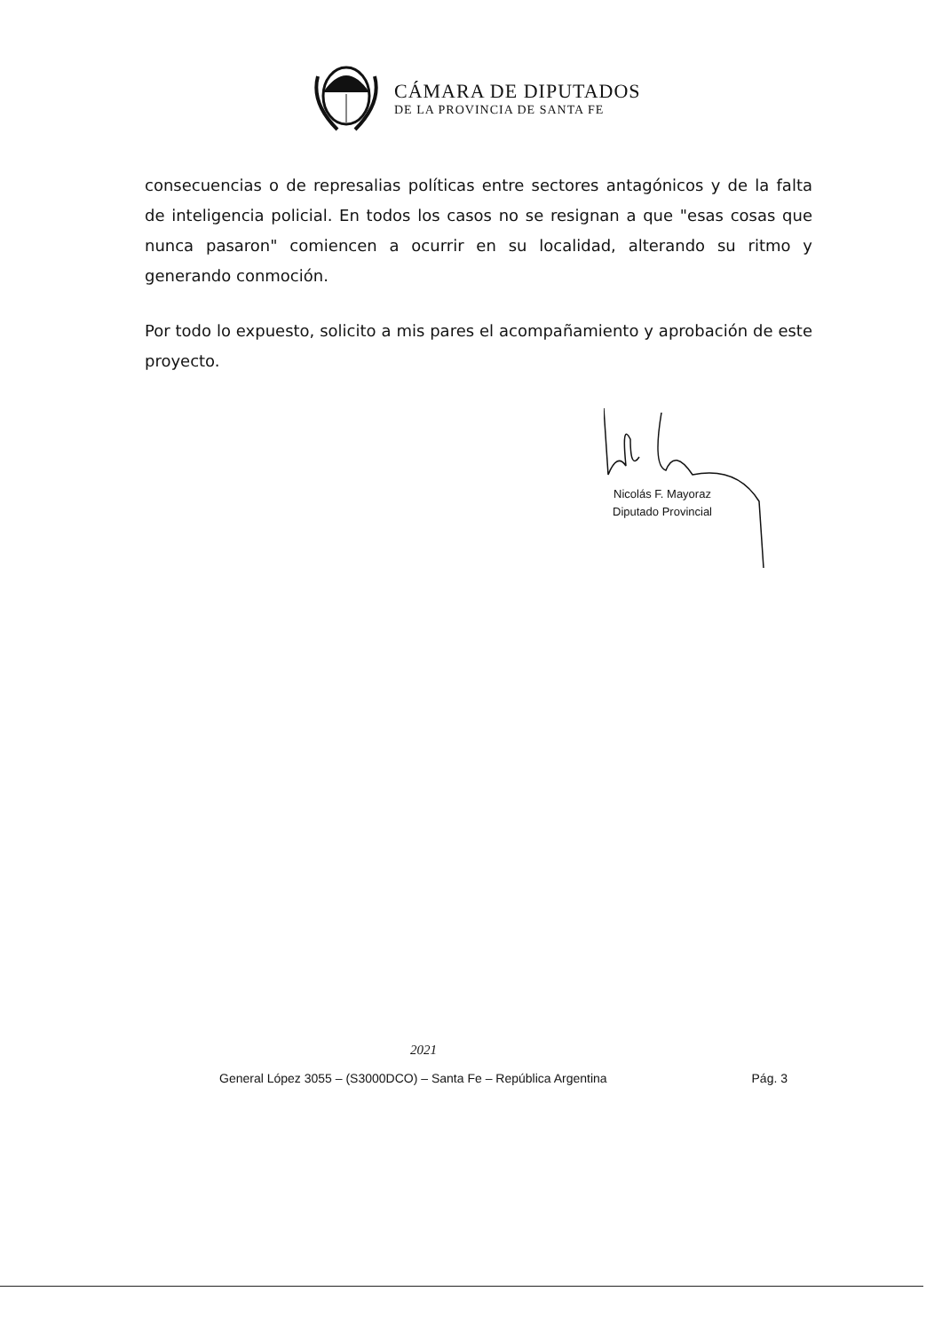CÁMARA DE DIPUTADOS
DE LA PROVINCIA DE SANTA FE
consecuencias o de represalias políticas entre sectores antagónicos y de la falta de inteligencia policial. En todos los casos no se resignan a que "esas cosas que nunca pasaron" comiencen a ocurrir en su localidad, alterando su ritmo y generando conmoción.
Por todo lo expuesto, solicito a mis pares el acompañamiento y aprobación de este proyecto.
Nicolás F. Mayoraz
Diputado Provincial
2021
General López 3055 – (S3000DCO) – Santa Fe – República Argentina Pág. 3